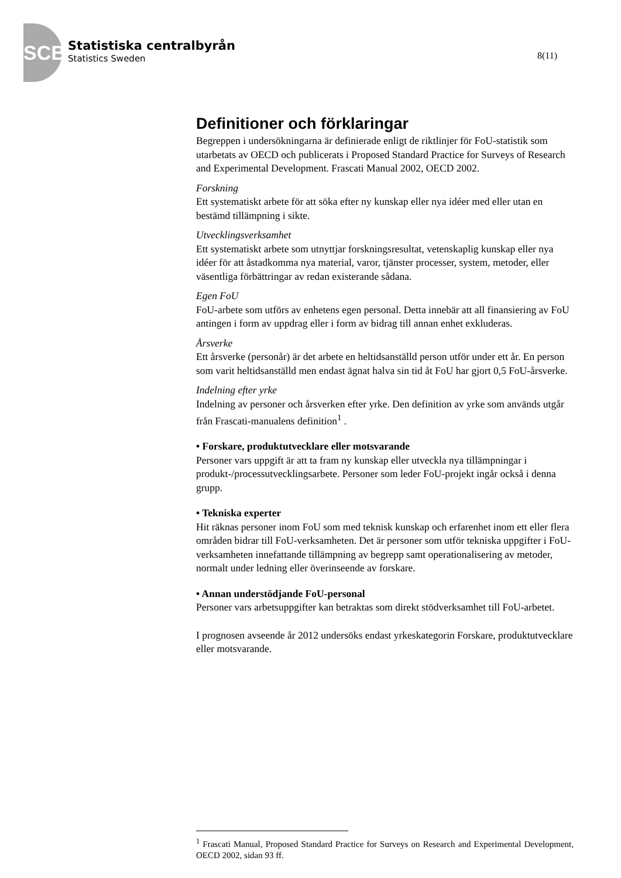SCB
Statistiska centralbyrån
Statistics Sweden
8(11)
Definitioner och förklaringar
Begreppen i undersökningarna är definierade enligt de riktlinjer för FoU-statistik som utarbetats av OECD och publicerats i Proposed Standard Practice for Surveys of Research and Experimental Development. Frascati Manual 2002, OECD 2002.
Forskning
Ett systematiskt arbete för att söka efter ny kunskap eller nya idéer med eller utan en bestämd tillämpning i sikte.
Utvecklingsverksamhet
Ett systematiskt arbete som utnyttjar forskningsresultat, vetenskaplig kunskap eller nya idéer för att åstadkomma nya material, varor, tjänster processer, system, metoder, eller väsentliga förbättringar av redan existerande sådana.
Egen FoU
FoU-arbete som utförs av enhetens egen personal. Detta innebär att all finansiering av FoU antingen i form av uppdrag eller i form av bidrag till annan enhet exkluderas.
Årsverke
Ett årsverke (personår) är det arbete en heltidsanställd person utför under ett år. En person som varit heltidsanställd men endast ägnat halva sin tid åt FoU har gjort 0,5 FoU-årsverke.
Indelning efter yrke
Indelning av personer och årsverken efter yrke. Den definition av yrke som används utgår från Frascati-manualens definition<sup>1</sup> .
• Forskare, produktutvecklare eller motsvarande
Personer vars uppgift är att ta fram ny kunskap eller utveckla nya tillämpningar i produkt-/processutvecklingsarbete. Personer som leder FoU-projekt ingår också i denna grupp.
• Tekniska experter
Hit räknas personer inom FoU som med teknisk kunskap och erfarenhet inom ett eller flera områden bidrar till FoU-verksamheten. Det är personer som utför tekniska uppgifter i FoU-verksamheten innefattande tillämpning av begrepp samt operationalisering av metoder, normalt under ledning eller överinseende av forskare.
• Annan understödjande FoU-personal
Personer vars arbetsuppgifter kan betraktas som direkt stödverksamhet till FoU-arbetet.
I prognosen avseende år 2012 undersöks endast yrkeskategorin Forskare, produktutvecklare eller motsvarande.
<sup>1</sup> Frascati Manual, Proposed Standard Practice for Surveys on Research and Experimental Development, OECD 2002, sidan 93 ff.